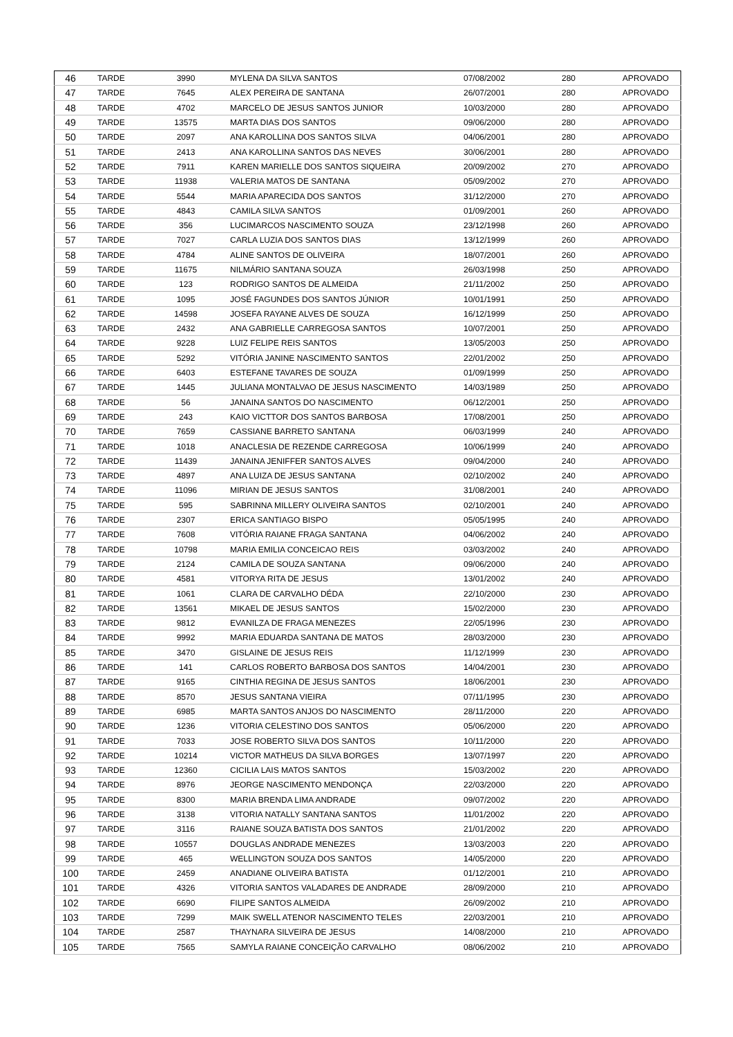| 46 | TARDE | 3990 | MYLENA DA SILVA SANTOS | 07/08/2002 | 280 | APROVADO |
| 47 | TARDE | 7645 | ALEX PEREIRA DE SANTANA | 26/07/2001 | 280 | APROVADO |
| 48 | TARDE | 4702 | MARCELO DE JESUS SANTOS JUNIOR | 10/03/2000 | 280 | APROVADO |
| 49 | TARDE | 13575 | MARTA DIAS DOS SANTOS | 09/06/2000 | 280 | APROVADO |
| 50 | TARDE | 2097 | ANA KAROLLINA DOS SANTOS SILVA | 04/06/2001 | 280 | APROVADO |
| 51 | TARDE | 2413 | ANA KAROLLINA SANTOS DAS NEVES | 30/06/2001 | 280 | APROVADO |
| 52 | TARDE | 7911 | KAREN MARIELLE DOS SANTOS SIQUEIRA | 20/09/2002 | 270 | APROVADO |
| 53 | TARDE | 11938 | VALERIA MATOS DE SANTANA | 05/09/2002 | 270 | APROVADO |
| 54 | TARDE | 5544 | MARIA APARECIDA DOS SANTOS | 31/12/2000 | 270 | APROVADO |
| 55 | TARDE | 4843 | CAMILA SILVA SANTOS | 01/09/2001 | 260 | APROVADO |
| 56 | TARDE | 356 | LUCIMARCOS NASCIMENTO SOUZA | 23/12/1998 | 260 | APROVADO |
| 57 | TARDE | 7027 | CARLA LUZIA DOS SANTOS DIAS | 13/12/1999 | 260 | APROVADO |
| 58 | TARDE | 4784 | ALINE SANTOS DE OLIVEIRA | 18/07/2001 | 260 | APROVADO |
| 59 | TARDE | 11675 | NILMÁRIO SANTANA SOUZA | 26/03/1998 | 250 | APROVADO |
| 60 | TARDE | 123 | RODRIGO SANTOS DE ALMEIDA | 21/11/2002 | 250 | APROVADO |
| 61 | TARDE | 1095 | JOSÉ FAGUNDES DOS SANTOS JÚNIOR | 10/01/1991 | 250 | APROVADO |
| 62 | TARDE | 14598 | JOSEFA RAYANE ALVES DE SOUZA | 16/12/1999 | 250 | APROVADO |
| 63 | TARDE | 2432 | ANA GABRIELLE CARREGOSA SANTOS | 10/07/2001 | 250 | APROVADO |
| 64 | TARDE | 9228 | LUIZ FELIPE REIS SANTOS | 13/05/2003 | 250 | APROVADO |
| 65 | TARDE | 5292 | VITÓRIA JANINE NASCIMENTO SANTOS | 22/01/2002 | 250 | APROVADO |
| 66 | TARDE | 6403 | ESTEFANE TAVARES DE SOUZA | 01/09/1999 | 250 | APROVADO |
| 67 | TARDE | 1445 | JULIANA MONTALVAO DE JESUS NASCIMENTO | 14/03/1989 | 250 | APROVADO |
| 68 | TARDE | 56 | JANAINA SANTOS DO NASCIMENTO | 06/12/2001 | 250 | APROVADO |
| 69 | TARDE | 243 | KAIO VICTTOR DOS SANTOS BARBOSA | 17/08/2001 | 250 | APROVADO |
| 70 | TARDE | 7659 | CASSIANE BARRETO SANTANA | 06/03/1999 | 240 | APROVADO |
| 71 | TARDE | 1018 | ANACLESIA DE REZENDE CARREGOSA | 10/06/1999 | 240 | APROVADO |
| 72 | TARDE | 11439 | JANAINA JENIFFER SANTOS ALVES | 09/04/2000 | 240 | APROVADO |
| 73 | TARDE | 4897 | ANA LUIZA DE JESUS SANTANA | 02/10/2002 | 240 | APROVADO |
| 74 | TARDE | 11096 | MIRIAN DE JESUS SANTOS | 31/08/2001 | 240 | APROVADO |
| 75 | TARDE | 595 | SABRINNA MILLERY OLIVEIRA SANTOS | 02/10/2001 | 240 | APROVADO |
| 76 | TARDE | 2307 | ERICA SANTIAGO BISPO | 05/05/1995 | 240 | APROVADO |
| 77 | TARDE | 7608 | VITÓRIA RAIANE FRAGA SANTANA | 04/06/2002 | 240 | APROVADO |
| 78 | TARDE | 10798 | MARIA EMILIA CONCEICAO REIS | 03/03/2002 | 240 | APROVADO |
| 79 | TARDE | 2124 | CAMILA DE SOUZA SANTANA | 09/06/2000 | 240 | APROVADO |
| 80 | TARDE | 4581 | VITORYA RITA DE JESUS | 13/01/2002 | 240 | APROVADO |
| 81 | TARDE | 1061 | CLARA DE CARVALHO DÉDA | 22/10/2000 | 230 | APROVADO |
| 82 | TARDE | 13561 | MIKAEL DE JESUS SANTOS | 15/02/2000 | 230 | APROVADO |
| 83 | TARDE | 9812 | EVANILZA DE FRAGA MENEZES | 22/05/1996 | 230 | APROVADO |
| 84 | TARDE | 9992 | MARIA EDUARDA SANTANA DE MATOS | 28/03/2000 | 230 | APROVADO |
| 85 | TARDE | 3470 | GISLAINE DE JESUS REIS | 11/12/1999 | 230 | APROVADO |
| 86 | TARDE | 141 | CARLOS ROBERTO BARBOSA DOS SANTOS | 14/04/2001 | 230 | APROVADO |
| 87 | TARDE | 9165 | CINTHIA REGINA DE JESUS SANTOS | 18/06/2001 | 230 | APROVADO |
| 88 | TARDE | 8570 | JESUS SANTANA VIEIRA | 07/11/1995 | 230 | APROVADO |
| 89 | TARDE | 6985 | MARTA SANTOS ANJOS DO NASCIMENTO | 28/11/2000 | 220 | APROVADO |
| 90 | TARDE | 1236 | VITORIA CELESTINO DOS SANTOS | 05/06/2000 | 220 | APROVADO |
| 91 | TARDE | 7033 | JOSE ROBERTO SILVA DOS SANTOS | 10/11/2000 | 220 | APROVADO |
| 92 | TARDE | 10214 | VICTOR MATHEUS DA SILVA BORGES | 13/07/1997 | 220 | APROVADO |
| 93 | TARDE | 12360 | CICILIA LAIS MATOS SANTOS | 15/03/2002 | 220 | APROVADO |
| 94 | TARDE | 8976 | JEORGE NASCIMENTO MENDONÇA | 22/03/2000 | 220 | APROVADO |
| 95 | TARDE | 8300 | MARIA BRENDA LIMA ANDRADE | 09/07/2002 | 220 | APROVADO |
| 96 | TARDE | 3138 | VITORIA NATALLY SANTANA SANTOS | 11/01/2002 | 220 | APROVADO |
| 97 | TARDE | 3116 | RAIANE SOUZA BATISTA DOS SANTOS | 21/01/2002 | 220 | APROVADO |
| 98 | TARDE | 10557 | DOUGLAS ANDRADE MENEZES | 13/03/2003 | 220 | APROVADO |
| 99 | TARDE | 465 | WELLINGTON SOUZA DOS SANTOS | 14/05/2000 | 220 | APROVADO |
| 100 | TARDE | 2459 | ANADIANE OLIVEIRA BATISTA | 01/12/2001 | 210 | APROVADO |
| 101 | TARDE | 4326 | VITORIA SANTOS VALADARES DE ANDRADE | 28/09/2000 | 210 | APROVADO |
| 102 | TARDE | 6690 | FILIPE SANTOS ALMEIDA | 26/09/2002 | 210 | APROVADO |
| 103 | TARDE | 7299 | MAIK SWELL ATENOR NASCIMENTO TELES | 22/03/2001 | 210 | APROVADO |
| 104 | TARDE | 2587 | THAYNARA SILVEIRA DE JESUS | 14/08/2000 | 210 | APROVADO |
| 105 | TARDE | 7565 | SAMYLA RAIANE CONCEIÇÃO CARVALHO | 08/06/2002 | 210 | APROVADO |